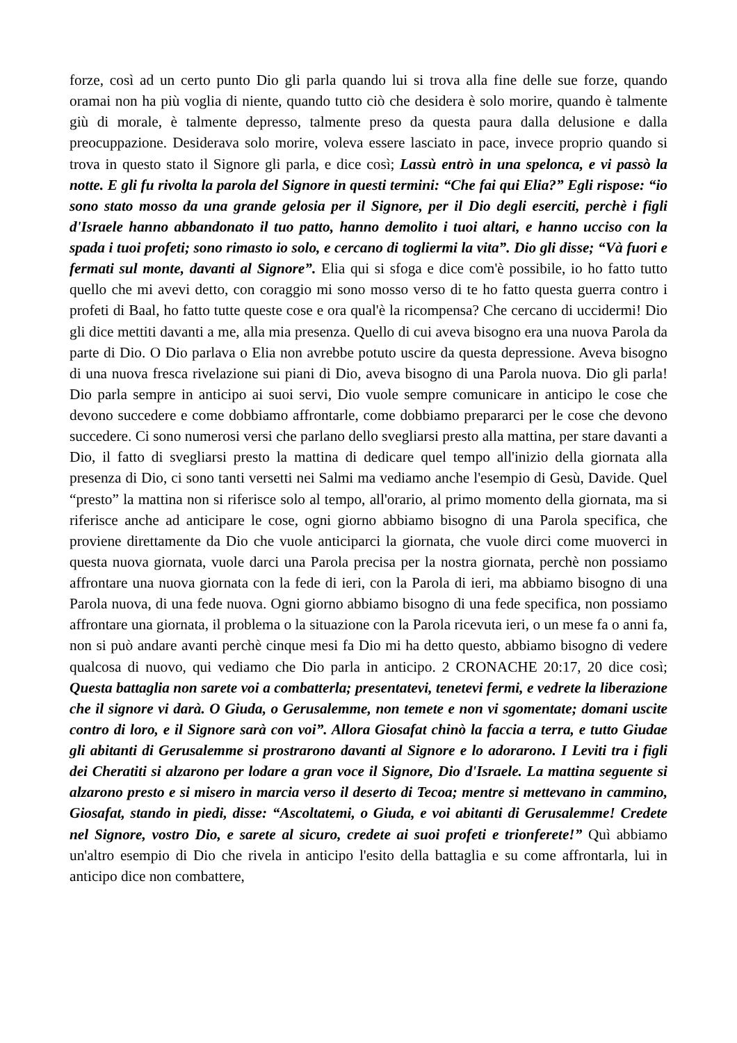forze, così ad un certo punto Dio gli parla quando lui si trova alla fine delle sue forze, quando oramai non ha più voglia di niente, quando tutto ciò che desidera è solo morire, quando è talmente giù di morale, è talmente depresso, talmente preso da questa paura dalla delusione e dalla preocuppazione. Desiderava solo morire, voleva essere lasciato in pace, invece proprio quando si trova in questo stato il Signore gli parla, e dice così; Lassù entrò in una spelonca, e vi passò la notte. E gli fu rivolta la parola del Signore in questi termini: “Che fai qui Elia?” Egli rispose: “io sono stato mosso da una grande gelosia per il Signore, per il Dio degli eserciti, perchè i figli d'Israele hanno abbandonato il tuo patto, hanno demolito i tuoi altari, e hanno ucciso con la spada i tuoi profeti; sono rimasto io solo, e cercano di togliermi la vita”. Dio gli disse; “Và fuori e fermati sul monte, davanti al Signore”. Elia qui si sfoga e dice com'è possibile, io ho fatto tutto quello che mi avevi detto, con coraggio mi sono mosso verso di te ho fatto questa guerra contro i profeti di Baal, ho fatto tutte queste cose e ora qual'è la ricompensa? Che cercano di uccidermi! Dio gli dice mettiti davanti a me, alla mia presenza. Quello di cui aveva bisogno era una nuova Parola da parte di Dio. O Dio parlava o Elia non avrebbe potuto uscire da questa depressione. Aveva bisogno di una nuova fresca rivelazione sui piani di Dio, aveva bisogno di una Parola nuova. Dio gli parla! Dio parla sempre in anticipo ai suoi servi, Dio vuole sempre comunicare in anticipo le cose che devono succedere e come dobbiamo affrontarle, come dobbiamo prepararci per le cose che devono succedere. Ci sono numerosi versi che parlano dello svegliarsi presto alla mattina, per stare davanti a Dio, il fatto di svegliarsi presto la mattina di dedicare quel tempo all'inizio della giornata alla presenza di Dio, ci sono tanti versetti nei Salmi ma vediamo anche l'esempio di Gesù, Davide. Quel “presto” la mattina non si riferisce solo al tempo, all'orario, al primo momento della giornata, ma si riferisce anche ad anticipare le cose, ogni giorno abbiamo bisogno di una Parola specifica, che proviene direttamente da Dio che vuole anticiparci la giornata, che vuole dirci come muoverci in questa nuova giornata, vuole darci una Parola precisa per la nostra giornata, perchè non possiamo affrontare una nuova giornata con la fede di ieri, con la Parola di ieri, ma abbiamo bisogno di una Parola nuova, di una fede nuova. Ogni giorno abbiamo bisogno di una fede specifica, non possiamo affrontare una giornata, il problema o la situazione con la Parola ricevuta ieri, o un mese fa o anni fa, non si può andare avanti perchè cinque mesi fa Dio mi ha detto questo, abbiamo bisogno di vedere qualcosa di nuovo, qui vediamo che Dio parla in anticipo. 2 CRONACHE 20:17, 20 dice così; Questa battaglia non sarete voi a combatterla; presentatevi, tenetevi fermi, e vedrete la liberazione che il signore vi darà. O Giuda, o Gerusalemme, non temete e non vi sgomentate; domani uscite contro di loro, e il Signore sarà con voi”. Allora Giosafat chinò la faccia a terra, e tutto Giudae gli abitanti di Gerusalemme si prostrarono davanti al Signore e lo adorarono. I Leviti tra i figli dei Cheratiti si alzarono per lodare a gran voce il Signore, Dio d'Israele. La mattina seguente si alzarono presto e si misero in marcia verso il deserto di Tecoa; mentre si mettevano in cammino, Giosafat, stando in piedi, disse: “Ascoltatemi, o Giuda, e voi abitanti di Gerusalemme! Credete nel Signore, vostro Dio, e sarete al sicuro, credete ai suoi profeti e trionferete!” Quì abbiamo un'altro esempio di Dio che rivela in anticipo l'esito della battaglia e su come affrontarla, lui in anticipo dice non combattere,